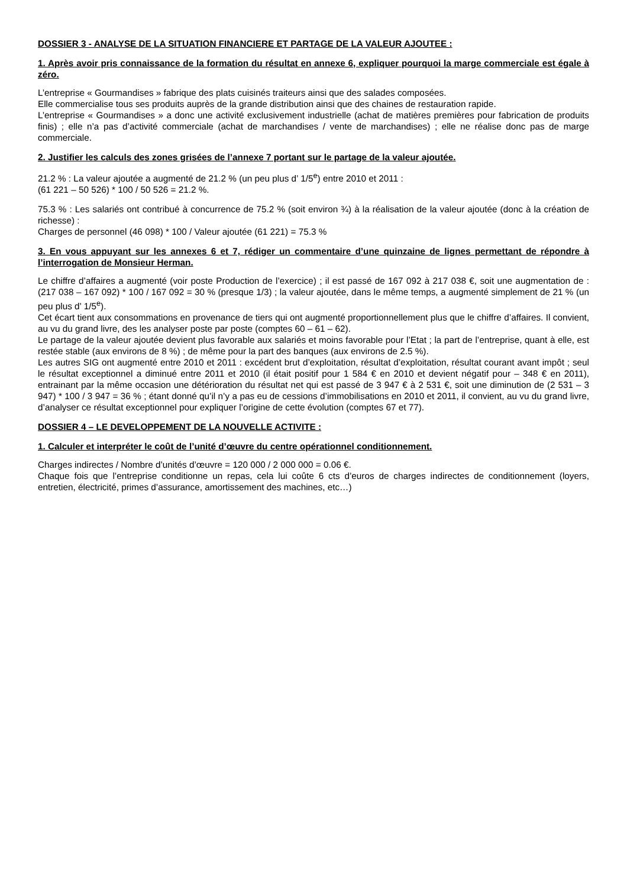DOSSIER 3 - ANALYSE DE LA SITUATION FINANCIERE ET PARTAGE DE LA VALEUR AJOUTEE :
1. Après avoir pris connaissance de la formation du résultat en annexe 6, expliquer pourquoi la marge commerciale est égale à zéro.
L’entreprise « Gourmandises » fabrique des plats cuisinés traiteurs ainsi que des salades composées.
Elle commercialise tous ses produits auprès de la grande distribution ainsi que des chaines de restauration rapide.
L’entreprise « Gourmandises » a donc une activité exclusivement industrielle (achat de matières premières pour fabrication de produits finis) ; elle n’a pas d’activité commerciale (achat de marchandises / vente de marchandises) ; elle ne réalise donc pas de marge commerciale.
2. Justifier les calculs des zones grisées de l’annexe 7 portant sur le partage de la valeur ajoutée.
21.2 % : La valeur ajoutée a augmenté de 21.2 % (un peu plus d’ 1/5<sup>e</sup>) entre 2010 et 2011 :
(61 221 – 50 526) * 100 / 50 526 = 21.2 %.
75.3 % : Les salariés ont contribué à concurrence de 75.2 % (soit environ ¾) à la réalisation de la valeur ajoutée (donc à la création de richesse) :
Charges de personnel (46 098) * 100 / Valeur ajoutée (61 221) = 75.3 %
3. En vous appuyant sur les annexes 6 et 7, rédiger un commentaire d’une quinzaine de lignes permettant de répondre à l’interrogation de Monsieur Herman.
Le chiffre d’affaires a augmenté (voir poste Production de l’exercice) ; il est passé de 167 092 à 217 038 €, soit une augmentation de : (217 038 – 167 092) * 100 / 167 092 = 30 % (presque 1/3) ; la valeur ajoutée, dans le même temps, a augmenté simplement de 21 % (un peu plus d’ 1/5<sup>e</sup>).
Cet écart tient aux consommations en provenance de tiers qui ont augmenté proportionnellement plus que le chiffre d’affaires. Il convient, au vu du grand livre, des les analyser poste par poste (comptes 60 – 61 – 62).
Le partage de la valeur ajoutée devient plus favorable aux salariés et moins favorable pour l’Etat ; la part de l’entreprise, quant à elle, est restée stable (aux environs de 8 %) ; de même pour la part des banques (aux environs de 2.5 %).
Les autres SIG ont augmenté entre 2010 et 2011 : excédent brut d’exploitation, résultat d’exploitation, résultat courant avant impôt ; seul le résultat exceptionnel a diminué entre 2011 et 2010 (il était positif pour 1 584 € en 2010 et devient négatif pour – 348 € en 2011), entrainant par la même occasion une détérioration du résultat net qui est passé de 3 947 € à 2 531 €, soit une diminution de (2 531 – 3 947) * 100 / 3 947 = 36 % ; étant donné qu’il n’y a pas eu de cessions d’immobilisations en 2010 et 2011, il convient, au vu du grand livre, d’analyser ce résultat exceptionnel pour expliquer l’origine de cette évolution (comptes 67 et 77).
DOSSIER 4 – LE DEVELOPPEMENT DE LA NOUVELLE ACTIVITE :
1. Calculer et interpréter le coût de l’unité d’œuvre du centre opérationnel conditionnement.
Charges indirectes / Nombre d’unités d’œuvre = 120 000 / 2 000 000 = 0.06 €.
Chaque fois que l’entreprise conditionne un repas, cela lui coûte 6 cts d’euros de charges indirectes de conditionnement (loyers, entretien, électricité, primes d’assurance, amortissement des machines, etc…)